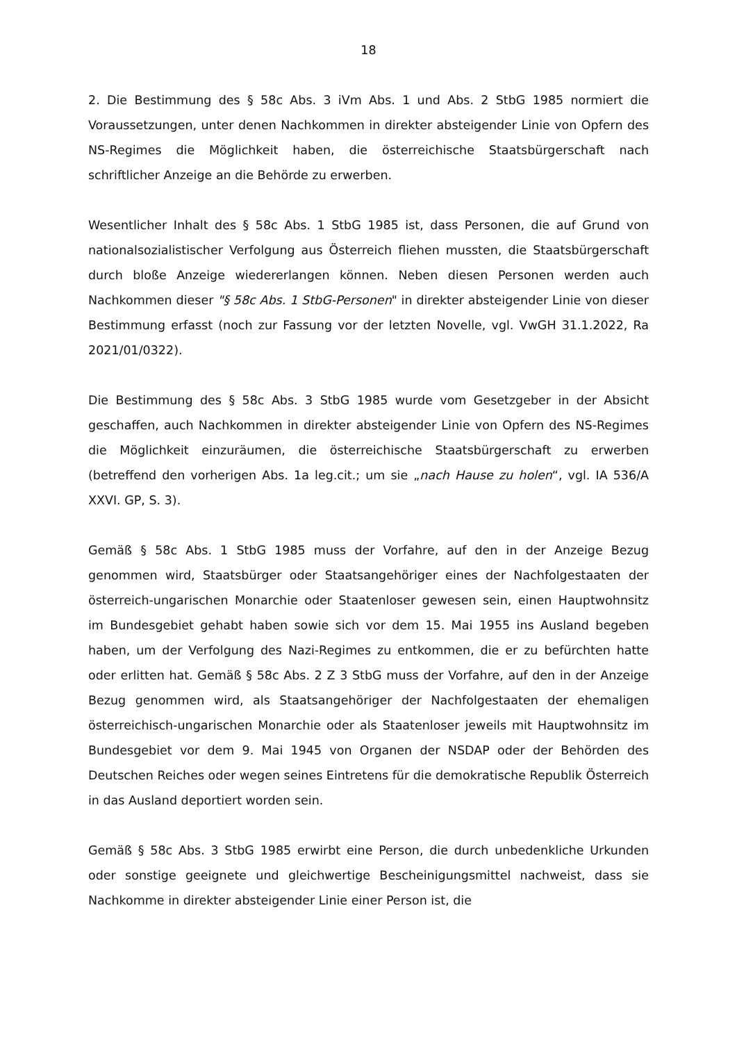18
2. Die Bestimmung des § 58c Abs. 3 iVm Abs. 1 und Abs. 2 StbG 1985 normiert die Voraussetzungen, unter denen Nachkommen in direkter absteigender Linie von Opfern des NS-Regimes die Möglichkeit haben, die österreichische Staatsbürgerschaft nach schriftlicher Anzeige an die Behörde zu erwerben.
Wesentlicher Inhalt des § 58c Abs. 1 StbG 1985 ist, dass Personen, die auf Grund von nationalsozialistischer Verfolgung aus Österreich fliehen mussten, die Staatsbürgerschaft durch bloße Anzeige wiedererlangen können. Neben diesen Personen werden auch Nachkommen dieser "§ 58c Abs. 1 StbG-Personen" in direkter absteigender Linie von dieser Bestimmung erfasst (noch zur Fassung vor der letzten Novelle, vgl. VwGH 31.1.2022, Ra 2021/01/0322).
Die Bestimmung des § 58c Abs. 3 StbG 1985 wurde vom Gesetzgeber in der Absicht geschaffen, auch Nachkommen in direkter absteigender Linie von Opfern des NS-Regimes die Möglichkeit einzuräumen, die österreichische Staatsbürgerschaft zu erwerben (betreffend den vorherigen Abs. 1a leg.cit.; um sie „nach Hause zu holen“, vgl. IA 536/A XXVI. GP, S. 3).
Gemäß § 58c Abs. 1 StbG 1985 muss der Vorfahre, auf den in der Anzeige Bezug genommen wird, Staatsbürger oder Staatsangehöriger eines der Nachfolgestaaten der österreich-ungarischen Monarchie oder Staatenloser gewesen sein, einen Hauptwohnsitz im Bundesgebiet gehabt haben sowie sich vor dem 15. Mai 1955 ins Ausland begeben haben, um der Verfolgung des Nazi-Regimes zu entkommen, die er zu befürchten hatte oder erlitten hat. Gemäß § 58c Abs. 2 Z 3 StbG muss der Vorfahre, auf den in der Anzeige Bezug genommen wird, als Staatsangehöriger der Nachfolgestaaten der ehemaligen österreichisch-ungarischen Monarchie oder als Staatenloser jeweils mit Hauptwohnsitz im Bundesgebiet vor dem 9. Mai 1945 von Organen der NSDAP oder der Behörden des Deutschen Reiches oder wegen seines Eintretens für die demokratische Republik Österreich in das Ausland deportiert worden sein.
Gemäß § 58c Abs. 3 StbG 1985 erwirbt eine Person, die durch unbedenkliche Urkunden oder sonstige geeignete und gleichwertige Bescheinigungsmittel nachweist, dass sie Nachkomme in direkter absteigender Linie einer Person ist, die